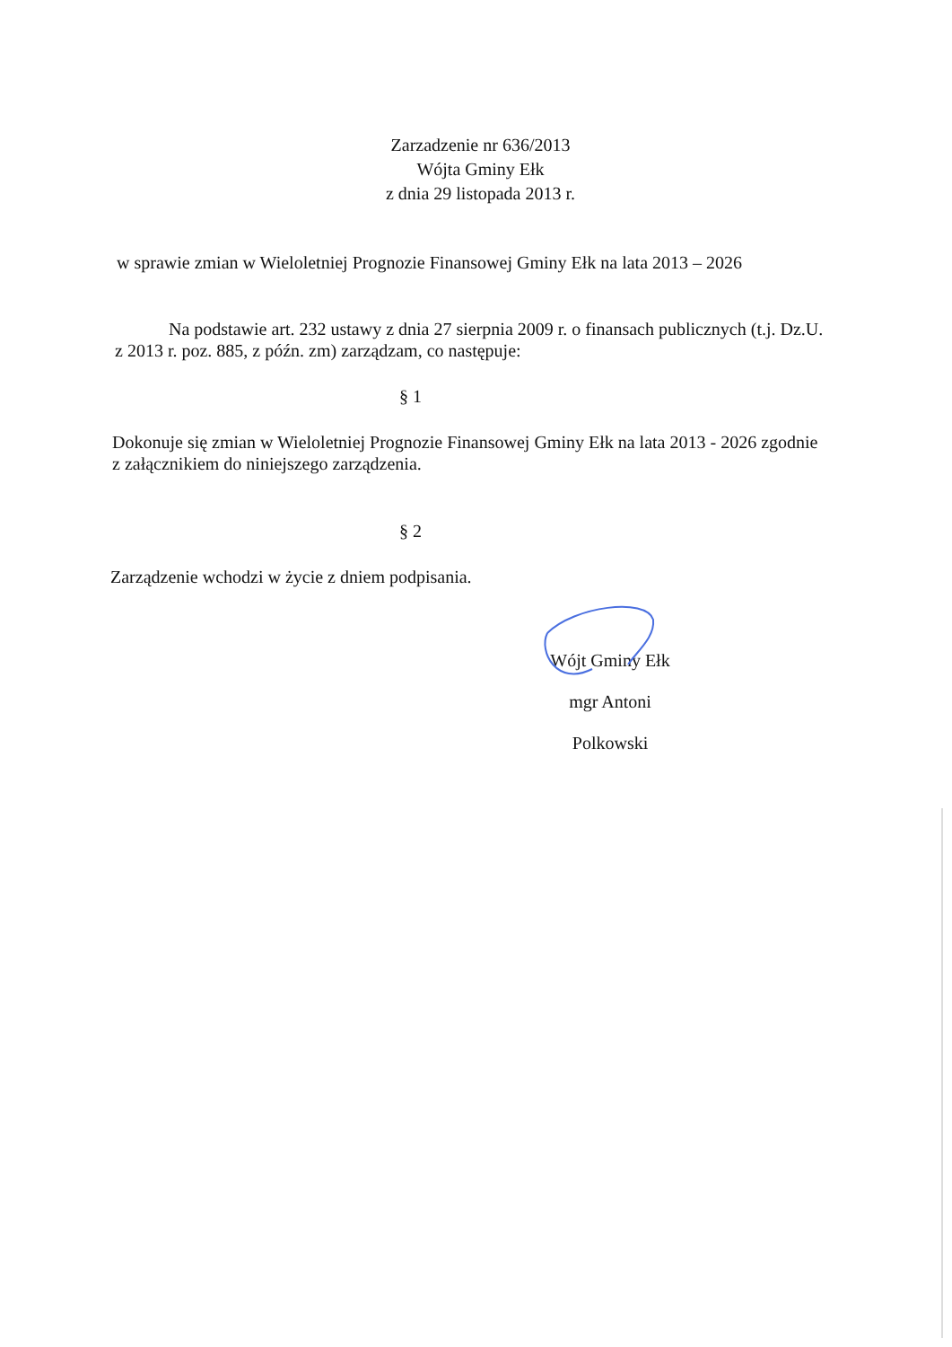Zarzadzenie nr 636/2013
Wójta Gminy Ełk
z dnia 29 listopada 2013 r.
w sprawie zmian w Wieloletniej Prognozie Finansowej Gminy Ełk na lata 2013 – 2026
Na podstawie art. 232 ustawy z dnia 27 sierpnia 2009 r. o finansach publicznych (t.j. Dz.U. z 2013 r. poz. 885, z późn. zm) zarządzam, co następuje:
§ 1
Dokonuje się zmian w Wieloletniej Prognozie Finansowej Gminy Ełk na lata 2013 - 2026 zgodnie z załącznikiem do niniejszego zarządzenia.
§ 2
Zarządzenie wchodzi w życie z dniem podpisania.
Wójt Gminy Ełk
mgr Antoni Polkowski